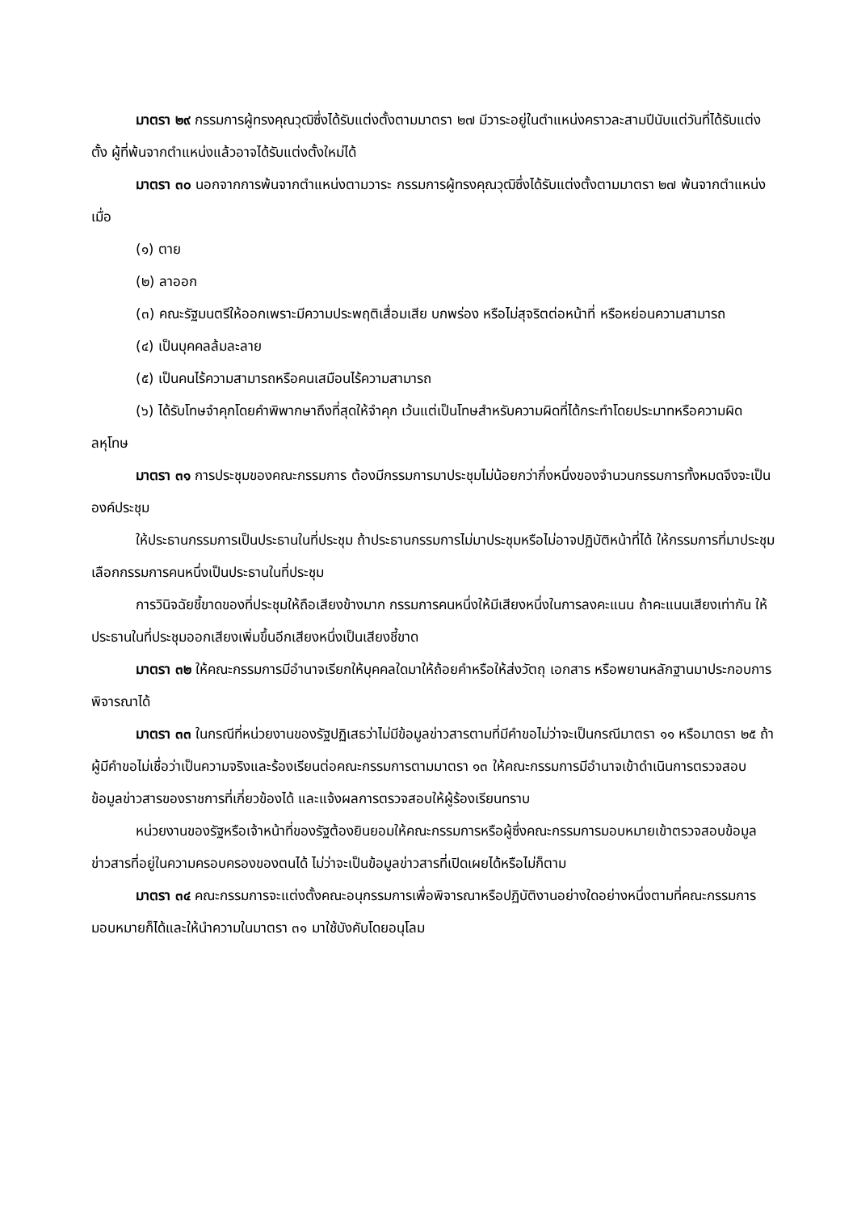มาตรา ๒๙ กรรมการผู้ทรงคุณวุฒิซึ่งได้รับแต่งตั้งตามมาตรา ๒๗ มีวาระอยู่ในตำแหน่งคราวละสามปีนับแต่วันที่ได้รับแต่งตั้ง ผู้ที่พ้นจากตำแหน่งแล้วอาจได้รับแต่งตั้งใหม่ได้
มาตรา ๓๐ นอกจากการพ้นจากตำแหน่งตามวาระ กรรมการผู้ทรงคุณวุฒิซึ่งได้รับแต่งตั้งตามมาตรา ๒๗ พ้นจากตำแหน่ง เมื่อ
(๑) ตาย
(๒) ลาออก
(๓) คณะรัฐมนตรีให้ออกเพราะมีความประพฤติเสื่อมเสีย บกพร่อง หรือไม่สุจริตต่อหน้าที่ หรือหย่อนความสามารถ
(๔) เป็นบุคคลล้มละลาย
(๕) เป็นคนไร้ความสามารถหรือคนเสมือนไร้ความสามารถ
(๖) ได้รับโทษจำคุกโดยคำพิพากษาถึงที่สุดให้จำคุก เว้นแต่เป็นโทษสำหรับความผิดที่ได้กระทำโดยประมาทหรือความผิดลหุโทษ
มาตรา ๓๑ การประชุมของคณะกรรมการ ต้องมีกรรมการมาประชุมไม่น้อยกว่ากึ่งหนึ่งของจำนวนกรรมการทั้งหมดจึงจะเป็นองค์ประชุม
ให้ประธานกรรมการเป็นประธานในที่ประชุม ถ้าประธานกรรมการไม่มาประชุมหรือไม่อาจปฏิบัติหน้าที่ได้ ให้กรรมการที่มาประชุมเลือกกรรมการคนหนึ่งเป็นประธานในที่ประชุม
การวินิจฉัยชี้ขาดของที่ประชุมให้ถือเสียงข้างมาก กรรมการคนหนึ่งให้มีเสียงหนึ่งในการลงคะแนน ถ้าคะแนนเสียงเท่ากัน ให้ประธานในที่ประชุมออกเสียงเพิ่มขึ้นอีกเสียงหนึ่งเป็นเสียงชี้ขาด
มาตรา ๓๒ ให้คณะกรรมการมีอำนาจเรียกให้บุคคลใดมาให้ถ้อยคำหรือให้ส่งวัตถุ เอกสาร หรือพยานหลักฐานมาประกอบการพิจารณาได้
มาตรา ๓๓ ในกรณีที่หน่วยงานของรัฐปฏิเสธว่าไม่มีข้อมูลข่าวสารตามที่มีคำขอไม่ว่าจะเป็นกรณีมาตรา ๑๑ หรือมาตรา ๒๕ ถ้าผู้มีคำขอไม่เชื่อว่าเป็นความจริงและร้องเรียนต่อคณะกรรมการตามมาตรา ๑๓ ให้คณะกรรมการมีอำนาจเข้าดำเนินการตรวจสอบข้อมูลข่าวสารของราชการที่เกี่ยวข้องได้ และแจ้งผลการตรวจสอบให้ผู้ร้องเรียนทราบ
หน่วยงานของรัฐหรือเจ้าหน้าที่ของรัฐต้องยินยอมให้คณะกรรมการหรือผู้ซึ่งคณะกรรมการมอบหมายเข้าตรวจสอบข้อมูลข่าวสารที่อยู่ในความครอบครองของตนได้ ไม่ว่าจะเป็นข้อมูลข่าวสารที่เปิดเผยได้หรือไม่ก็ตาม
มาตรา ๓๔ คณะกรรมการจะแต่งตั้งคณะอนุกรรมการเพื่อพิจารณาหรือปฏิบัติงานอย่างใดอย่างหนึ่งตามที่คณะกรรมการมอบหมายก็ได้และให้นำความในมาตรา ๓๑ มาใช้บังคับโดยอนุโลม